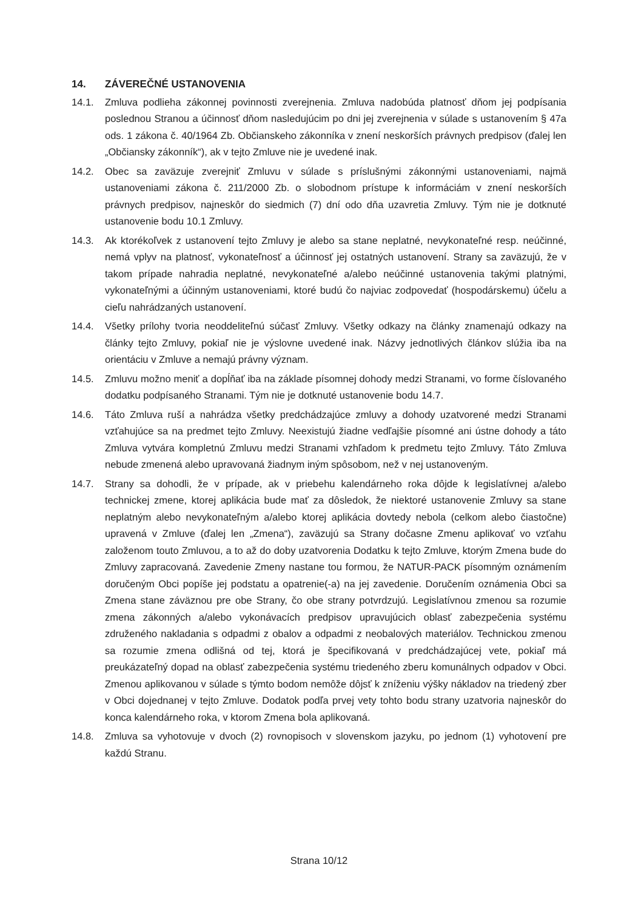14. ZÁVEREČNÉ USTANOVENIA
14.1. Zmluva podlieha zákonnej povinnosti zverejnenia. Zmluva nadobúda platnosť dňom jej podpísania poslednou Stranou a účinnosť dňom nasledujúcim po dni jej zverejnenia v súlade s ustanovením § 47a ods. 1 zákona č. 40/1964 Zb. Občianskeho zákonníka v znení neskorších právnych predpisov (ďalej len „Občiansky zákonník“), ak v tejto Zmluve nie je uvedené inak.
14.2. Obec sa zaväzuje zverejniť Zmluvu v súlade s príslušnými zákonnými ustanoveniami, najmä ustanoveniami zákona č. 211/2000 Zb. o slobodnom prístupe k informáciám v znení neskorších právnych predpisov, najneskôr do siedmich (7) dní odo dňa uzavretia Zmluvy. Tým nie je dotknuté ustanovenie bodu 10.1 Zmluvy.
14.3. Ak ktorékoľvek z ustanovení tejto Zmluvy je alebo sa stane neplatné, nevykonateľné resp. neúčinné, nemá vplyv na platnosť, vykonateľnosť a účinnosť jej ostatných ustanovení. Strany sa zaväzujú, že v takom prípade nahradia neplatné, nevykonateľné a/alebo neúčinné ustanovenia takými platnými, vykonateľnými a účinným ustanoveniami, ktoré budú čo najviac zodpovedať (hospodárskemu) účelu a cieľu nahrádzaných ustanovení.
14.4. Všetky prílohy tvoria neoddeliteľnú súčasť Zmluvy. Všetky odkazy na články znamenajú odkazy na články tejto Zmluvy, pokiaľ nie je výslovne uvedené inak. Názvy jednotlivých článkov slúžia iba na orientáciu v Zmluve a nemajú právny význam.
14.5. Zmluvu možno meniť a dopĺňať iba na základe písomnej dohody medzi Stranami, vo forme číslovaného dodatku podpísaného Stranami. Tým nie je dotknuté ustanovenie bodu 14.7.
14.6. Táto Zmluva ruší a nahrádza všetky predchádzajúce zmluvy a dohody uzatvorené medzi Stranami vzťahujúce sa na predmet tejto Zmluvy. Neexistujú žiadne vedľajšie písomné ani ústne dohody a táto Zmluva vytvára kompletnú Zmluvu medzi Stranami vzhľadom k predmetu tejto Zmluvy. Táto Zmluva nebude zmenená alebo upravovaná žiadnym iným spôsobom, než v nej ustanoveným.
14.7. Strany sa dohodli, že v prípade, ak v priebehu kalendárneho roka dôjde k legislatívnej a/alebo technickej zmene, ktorej aplikácia bude mať za dôsledok, že niektoré ustanovenie Zmluvy sa stane neplatným alebo nevykonateľným a/alebo ktorej aplikácia dovtedy nebola (celkom alebo čiastočne) upravená v Zmluve (ďalej len „Zmena“), zaväzujú sa Strany dočasne Zmenu aplikovať vo vzťahu založenom touto Zmluvou, a to až do doby uzatvorenia Dodatku k tejto Zmluve, ktorým Zmena bude do Zmluvy zapracovaná. Zavedenie Zmeny nastane tou formou, že NATUR-PACK písomným oznámením doručeným Obci popíše jej podstatu a opatrenie(-a) na jej zavedenie. Doručením oznámenia Obci sa Zmena stane záväznou pre obe Strany, čo obe strany potvrdzujú. Legislatívnou zmenou sa rozumie zmena zákonných a/alebo vykonávacích predpisov upravujúcich oblasť zabezpečenia systému združeného nakladania s odpadmi z obalov a odpadmi z neobalových materiálov. Technickou zmenou sa rozumie zmena odlišná od tej, ktorá je špecifikovaná v predchádzajúcej vete, pokiaľ má preukázateľný dopad na oblasť zabezpečenia systému triedeného zberu komunálnych odpadov v Obci. Zmenou aplikovanou v súlade s týmto bodom nemôže dôjsť k zníženiu výšky nákladov na triedený zber v Obci dojednanej v tejto Zmluve. Dodatok podľa prvej vety tohto bodu strany uzatvoria najneskôr do konca kalendárneho roka, v ktorom Zmena bola aplikovaná.
14.8. Zmluva sa vyhotovuje v dvoch (2) rovnopisoch v slovenskom jazyku, po jednom (1) vyhotovení pre každú Stranu.
Strana 10/12